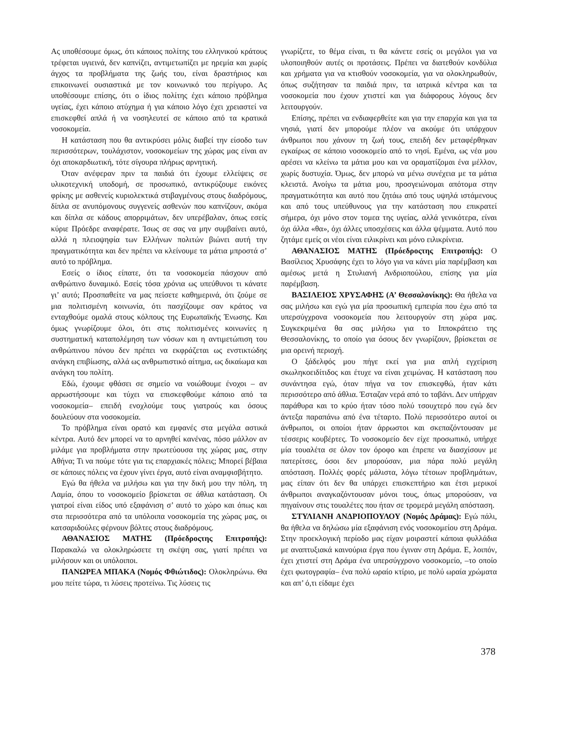Ας υποθέσουμε όμως, ότι κάποιος πολίτης του ελληνικού κράτους τρέφεται υγιεινά, δεν καπνίζει, αντιμετωπίζει με ηρεμία και χωρίς άγχος τα προβλήματα της ζωής του, είναι δραστήριος και επικοινωνεί ουσιαστικά με τον κοινωνικό του περίγυρο. Ας υποθέσουμε επίσης, ότι ο ίδιος πολίτης έχει κάποιο πρόβλημα υγείας, έχει κάποιο ατύχημα ή για κάποιο λόγο έχει χρειαστεί να επισκεφθεί απλά ή να νοσηλευτεί σε κάποιο από τα κρατικά νοσοκομεία.
Η κατάσταση που θα αντικρύσει μόλις διαβεί την είσοδο των περισσότερων, τουλάχιστον, νοσοκομείων της χώρας μας είναι αν όχι αποκαρδιωτική, τότε σίγουρα πλήρως αρνητική.
Όταν ανέφεραν πριν τα παιδιά ότι έχουμε ελλείψεις σε υλικοτεχνική υποδομή, σε προσωπικό, αντικρύζουμε εικόνες φρίκης με ασθενείς κυριολεκτικά στιβαγμένους στους διαδρόμους, δίπλα σε ανυπόμονους συγγενείς ασθενών που καπνίζουν, ακόμα και δίπλα σε κάδους απορριμάτων, δεν υπερέβαλαν, όπως εσείς κύριε Πρόεδρε αναφέρατε. Ίσως σε σας να μην συμβαίνει αυτό, αλλά η πλειοψηφία των Ελλήνων πολιτών βιώνει αυτή την πραγματικότητα και δεν πρέπει να κλείνουμε τα μάτια μπροστά σ’ αυτό το πρόβλημα.
Εσείς ο ίδιος είπατε, ότι τα νοσοκομεία πάσχουν από ανθρώπινο δυναμικό. Εσείς τόσα χρόνια ως υπεύθυνοι τι κάνατε γι’ αυτό; Προσπαθείτε να μας πείσετε καθημερινά, ότι ζούμε σε μια πολιτισμένη κοινωνία, ότι πασχίζουμε σαν κράτος να ενταχθούμε ομαλά στους κόλπους της Ευρωπαϊκής Ένωσης. Και όμως γνωρίζουμε όλοι, ότι στις πολιτισμένες κοινωνίες η συστηματική καταπολέμηση των νόσων και η αντιμετώπιση του ανθρώπινου πόνου δεν πρέπει να εκφράζεται ως ενστικτώδης ανάγκη επιβίωσης, αλλά ως ανθρωπιστικό αίτημα, ως δικαίωμα και ανάγκη του πολίτη.
Εδώ, έχουμε φθάσει σε σημείο να νοιώθουμε ένοχοι – αν αρρωστήσουμε και τύχει να επισκεφθούμε κάποιο από τα νοσοκομεία– επειδή ενοχλούμε τους γιατρούς και όσους δουλεύουν στα νοσοκομεία.
Το πρόβλημα είναι ορατό και εμφανές στα μεγάλα αστικά κέντρα. Αυτό δεν μπορεί να το αρνηθεί κανένας, πόσο μάλλον αν μιλάμε για προβλήματα στην πρωτεύουσα της χώρας μας, στην Αθήνα; Τι να πούμε τότε για τις επαρχιακές πόλεις; Μπορεί βέβαια σε κάποιες πόλεις να έχουν γίνει έργα, αυτό είναι αναμφισβήτητο.
Εγώ θα ήθελα να μιλήσω και για την δική μου την πόλη, τη Λαμία, όπου το νοσοκομείο βρίσκεται σε άθλια κατάσταση. Οι γιατροί είναι είδος υπό εξαφάνιση σ’ αυτό το χώρο και όπως και στα περισσότερα από τα υπόλοιπα νοσοκομεία της χώρας μας, οι κατσαριδούλες φέρνουν βόλτες στους διαδρόμους.
ΑΘΑΝΑΣΙΟΣ ΜΑΤΗΣ (Πρόεδροςτης Επιτροπής): Παρακαλώ να ολοκληρώσετε τη σκέψη σας, γιατί πρέπει να μιλήσουν και οι υπόλοιποι.
ΠΑΝΩΡΕΑ ΜΠΑΚΑ (Νομός Φθιώτιδος): Ολοκληρώνω. Θα μου πείτε τώρα, τι λύσεις προτείνω. Τις λύσεις τις
γνωρίζετε, το θέμα είναι, τι θα κάνετε εσείς οι μεγάλοι για να υλοποιηθούν αυτές οι προτάσεις. Πρέπει να διατεθούν κονδύλια και χρήματα για να κτισθούν νοσοκομεία, για να ολοκληρωθούν, όπως συζήτησαν τα παιδιά πριν, τα ιατρικά κέντρα και τα νοσοκομεία που έχουν χτιστεί και για διάφορους λόγους δεν λειτουργούν.
Επίσης, πρέπει να ενδιαφερθείτε και για την επαρχία και για τα νησιά, γιατί δεν μπορούμε πλέον να ακούμε ότι υπάρχουν άνθρωποι που χάνουν τη ζωή τους, επειδή δεν μεταφέρθηκαν εγκαίρως σε κάποιο νοσοκομείο από το νησί. Εμένα, ως νέα μου αρέσει να κλείνω τα μάτια μου και να οραματίζομαι ένα μέλλον, χωρίς δυστυχία. Όμως, δεν μπορώ να μένω συνέχεια με τα μάτια κλειστά. Ανοίγω τα μάτια μου, προσγειώνομαι απότομα στην πραγματικότητα και αυτό που ζητάω από τους υψηλά ιστάμενους και από τους υπεύθυνους για την κατάσταση που επικρατεί σήμερα, όχι μόνο στον τομεα της υγείας, αλλά γενικότερα, είναι όχι άλλα «θα», όχι άλλες υποσχέσεις και άλλα ψέμματα. Αυτό που ζητάμε εμείς οι νέοι είναι ειλικρίνει και μόνο ειλικρίνεια.
ΑΘΑΝΑΣΙΟΣ ΜΑΤΗΣ (Πρόεδροςτης Επιτροπής): Ο Βασίλειος Χρυσάφης έχει το λόγο για να κάνει μία παρέμβαση και αμέσως μετά η Στυλιανή Ανδριοπούλου, επίσης για μία παρέμβαση.
ΒΑΣΙΛΕΙΟΣ ΧΡΥΣΑΦΗΣ (Α’ Θεσσαλονίκης): Θα ήθελα να σας μιλήσω και εγώ για μία προσωπική εμπειρία που έχω από τα υπερσύγχρονα νοσοκομεία που λειτουργούν στη χώρα μας. Συγκεκριμένα θα σας μιλήσω για το Ιπποκράτειο της Θεσσαλονίκης, το οποίο για όσους δεν γνωρίζουν, βρίσκεται σε μια ορεινή περιοχή.
Ο ξάδελφός μου πήγε εκεί για μια απλή εγχείριση σκωληκοειδίτιδος και έτυχε να είναι χειμώνας. Η κατάσταση που συνάντησα εγώ, όταν πήγα να τον επισκεφθώ, ήταν κάτι περισσότερο από άθλια. Έσταζαν νερά από το ταβάνι. Δεν υπήρχαν παράθυρα και το κρύο ήταν τόσο πολύ τσουχτερό που εγώ δεν άντεξα παραπάνω από ένα τέταρτο. Πολύ περισσότερο αυτοί οι άνθρωποι, οι οποίοι ήταν άρρωστοι και σκεπαζόντουσαν με τέσσερις κουβέρτες. Το νοσοκομείο δεν είχε προσωπικό, υπήρχε μία τουαλέτα σε όλον τον όροφο και έπρεπε να διασχίσουν με πατερίτσες, όσοι δεν μπορούσαν, μια πάρα πολύ μεγάλη απόσταση. Πολλές φορές μάλιστα, λόγω τέτοιων προβλημάτων, μας είπαν ότι δεν θα υπάρχει επισκεπτήριο και έτσι μερικοί άνθρωποι αναγκαζόντουσαν μόνοι τους, όπως μπορούσαν, να πηγαίνουν στις τουαλέτες που ήταν σε τρομερά μεγάλη απόσταση.
ΣΤΥΛΙΑΝΗ ΑΝΔΡΙΟΠΟΥΛΟΥ (Νομός Δράμας): Εγώ πάλι, θα ήθελα να δηλώσω μία εξαφάνιση ενός νοσοκομείου στη Δράμα. Στην προεκλογική περίοδο μας είχαν μοιραστεί κάποια φυλλάδια με αναπτυξιακά καινούρια έργα που έγιναν στη Δράμα. Ε, λοιπόν, έχει χτιστεί στη Δράμα ένα υπερσύγχρονο νοσοκομείο, –το οποίο έχει φωτογραφία– ένα πολύ ωραίο κτίριο, με πολύ ωραία χρώματα και απ’ ό,τι είδαμε έχει
378